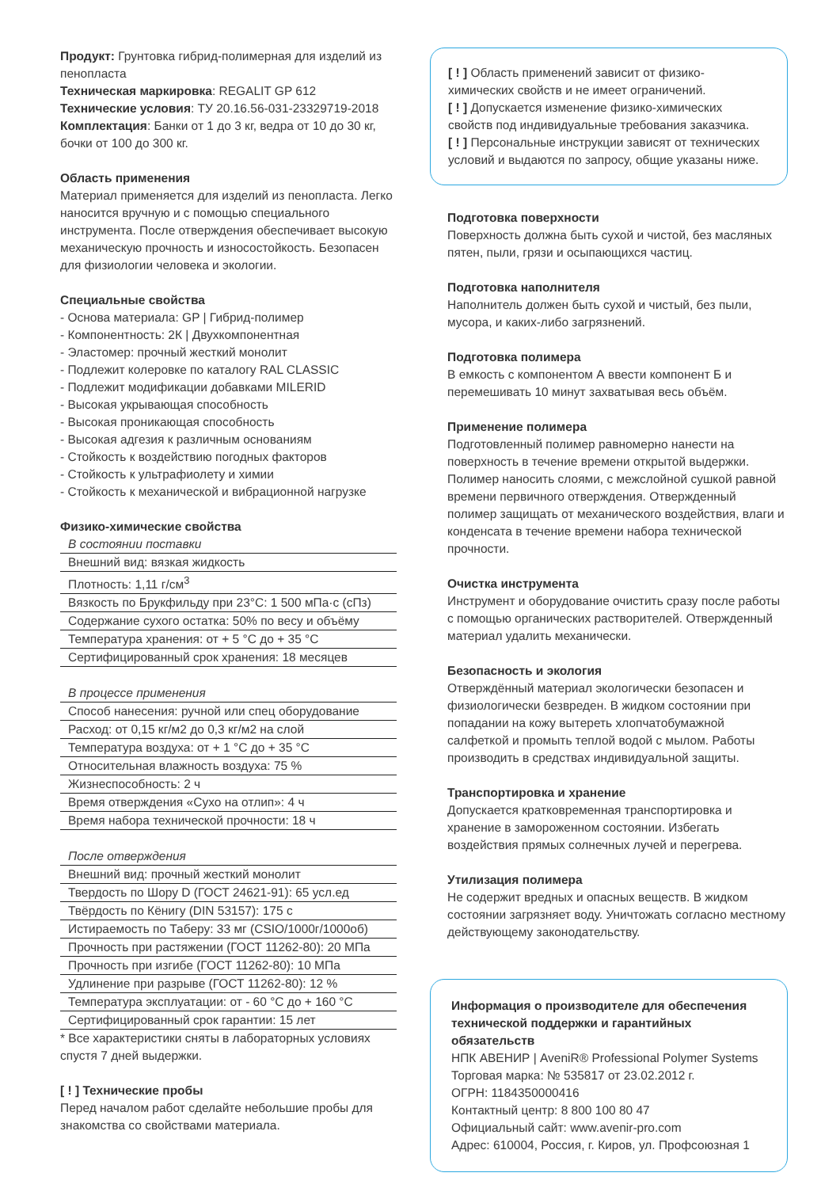Продукт: Грунтовка гибрид-полимерная для изделий из пенопласта
Техническая маркировка: REGALIT GP 612
Технические условия: ТУ 20.16.56-031-23329719-2018
Комплектация: Банки от 1 до 3 кг, ведра от 10 до 30 кг, бочки от 100 до 300 кг.
Область применения
Материал применяется для изделий из пенопласта. Легко наносится вручную и с помощью специального инструмента. После отверждения обеспечивает высокую механическую прочность и износостойкость. Безопасен для физиологии человека и экологии.
Специальные свойства
- Основа материала: GP | Гибрид-полимер
- Компонентность: 2К | Двухкомпонентная
- Эластомер: прочный жесткий монолит
- Подлежит колеровке по каталогу RAL CLASSIC
- Подлежит модификации добавками MILERID
- Высокая укрывающая способность
- Высокая проникающая способность
- Высокая адгезия к различным основаниям
- Стойкость к воздействию погодных факторов
- Стойкость к ультрафиолету и химии
- Стойкость к механической и вибрационной нагрузке
Физико-химические свойства
| В состоянии поставки |
| Внешний вид: вязкая жидкость |
| Плотность: 1,11 г/см<sup>3</sup> |
| Вязкость по Брукфильду при 23°С: 1 500 мПа·с (сПз) |
| Содержание сухого остатка: 50% по весу и объёму |
| Температура хранения: от + 5 °С до + 35 °С |
| Сертифицированный срок хранения: 18 месяцев |
| В процессе применения |
| Способ нанесения: ручной или спец оборудование |
| Расход: от 0,15 кг/м2 до 0,3 кг/м2 на слой |
| Температура воздуха: от + 1 °С до + 35 °С |
| Относительная влажность воздуха: 75 % |
| Жизнеспособность: 2 ч |
| Время отверждения «Сухо на отлип»: 4 ч |
| Время набора технической прочности: 18 ч |
| После отверждения |
| Внешний вид: прочный жесткий монолит |
| Твердость по Шору D (ГОСТ 24621-91): 65 усл.ед |
| Твёрдость по Кёнигу (DIN 53157): 175 с |
| Истираемость по Таберу: 33 мг (CSIO/1000г/1000об) |
| Прочность при растяжении (ГОСТ 11262-80): 20 МПа |
| Прочность при изгибе (ГОСТ 11262-80): 10 МПа |
| Удлинение при разрыве (ГОСТ 11262-80): 12 % |
| Температура эксплуатации: от - 60 °С до + 160 °С |
| Сертифицированный срок гарантии: 15 лет |
* Все характеристики сняты в лабораторных условиях спустя 7 дней выдержки.
[ ! ] Технические пробы
Перед началом работ сделайте небольшие пробы для знакомства со свойствами материала.
[ ! ] Область применений зависит от физико-химических свойств и не имеет ограничений.
[ ! ] Допускается изменение физико-химических свойств под индивидуальные требования заказчика.
[ ! ] Персональные инструкции зависят от технических условий и выдаются по запросу, общие указаны ниже.
Подготовка поверхности
Поверхность должна быть сухой и чистой, без масляных пятен, пыли, грязи и осыпающихся частиц.
Подготовка наполнителя
Наполнитель должен быть сухой и чистый, без пыли, мусора, и каких-либо загрязнений.
Подготовка полимера
В емкость с компонентом А ввести компонент Б и перемешивать 10 минут захватывая весь объём.
Применение полимера
Подготовленный полимер равномерно нанести на поверхность в течение времени открытой выдержки. Полимер наносить слоями, с межслойной сушкой равной времени первичного отверждения. Отвержденный полимер защищать от механического воздействия, влаги и конденсата в течение времени набора технической прочности.
Очистка инструмента
Инструмент и оборудование очистить сразу после работы с помощью органических растворителей. Отвержденный материал удалить механически.
Безопасность и экология
Отверждённый материал экологически безопасен и физиологически безвреден. В жидком состоянии при попадании на кожу вытереть хлопчатобумажной салфеткой и промыть теплой водой с мылом. Работы производить в средствах индивидуальной защиты.
Транспортировка и хранение
Допускается кратковременная транспортировка и хранение в замороженном состоянии. Избегать воздействия прямых солнечных лучей и перегрева.
Утилизация полимера
Не содержит вредных и опасных веществ. В жидком состоянии загрязняет воду. Уничтожать согласно местному действующему законодательству.
Информация о производителе для обеспечения технической поддержки и гарантийных обязательств
НПК АВЕНИР | AveniR® Professional Polymer Systems
Торговая марка: № 535817 от 23.02.2012 г.
ОГРН: 1184350000416
Контактный центр: 8 800 100 80 47
Официальный сайт: www.avenir-pro.com
Адрес: 610004, Россия, г. Киров, ул. Профсоюзная 1